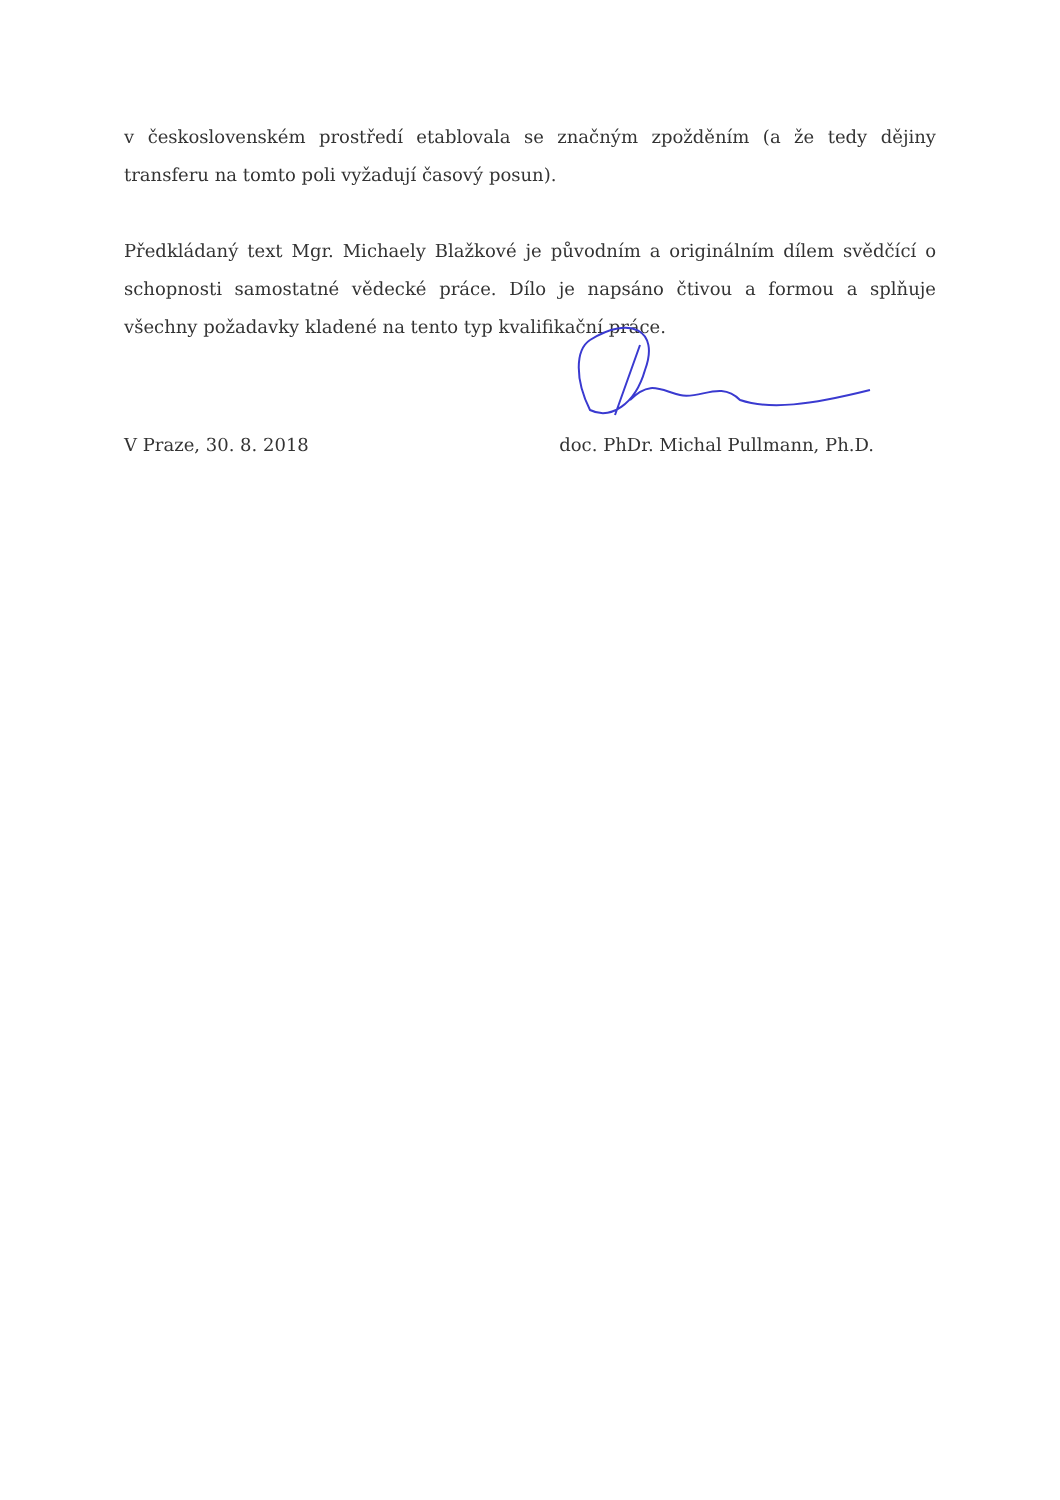v československém prostředí etablovala se značným zpožděním (a že tedy dějiny transferu na tomto poli vyžadují časový posun).
Předkládaný text Mgr. Michaely Blažkové je původním a originálním dílem svědčící o schopnosti samostatné vědecké práce. Dílo je napsáno čtivou a formou a splňuje všechny požadavky kladené na tento typ kvalifikační práce.
V Praze, 30. 8. 2018 doc. PhDr. Michal Pullmann, Ph.D.